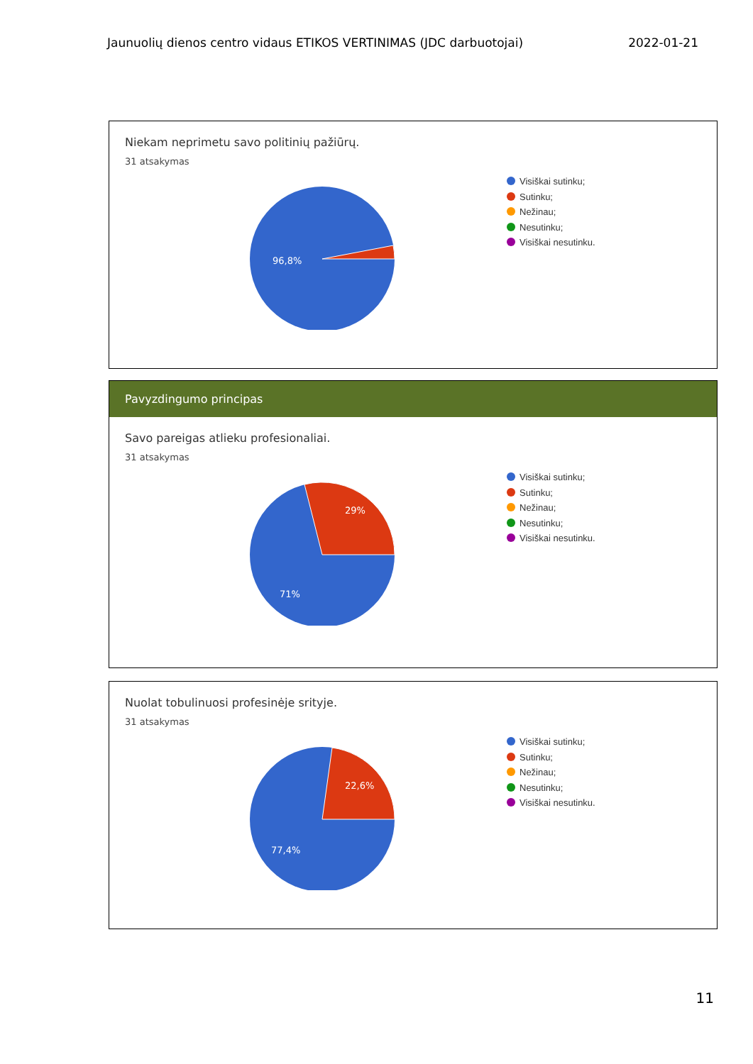Jaunuolių dienos centro vidaus ETIKOS VERTINIMAS (JDC darbuotojai) 2022-01-21
Niekam neprimetu savo politinių pažiūrų.
31 atsakymas
96,8%
Visiškai sutinku;
Sutinku;
Nežinau;
Nesutinku;
Visiškai nesutinku.
Pavyzdingumo principas
Savo pareigas atlieku profesionaliai.
31 atsakymas
29%
71%
Visiškai sutinku;
Sutinku;
Nežinau;
Nesutinku;
Visiškai nesutinku.
Nuolat tobulinuosi profesinėje srityje.
31 atsakymas
22,6%
77,4%
Visiškai sutinku;
Sutinku;
Nežinau;
Nesutinku;
Visiškai nesutinku.
11